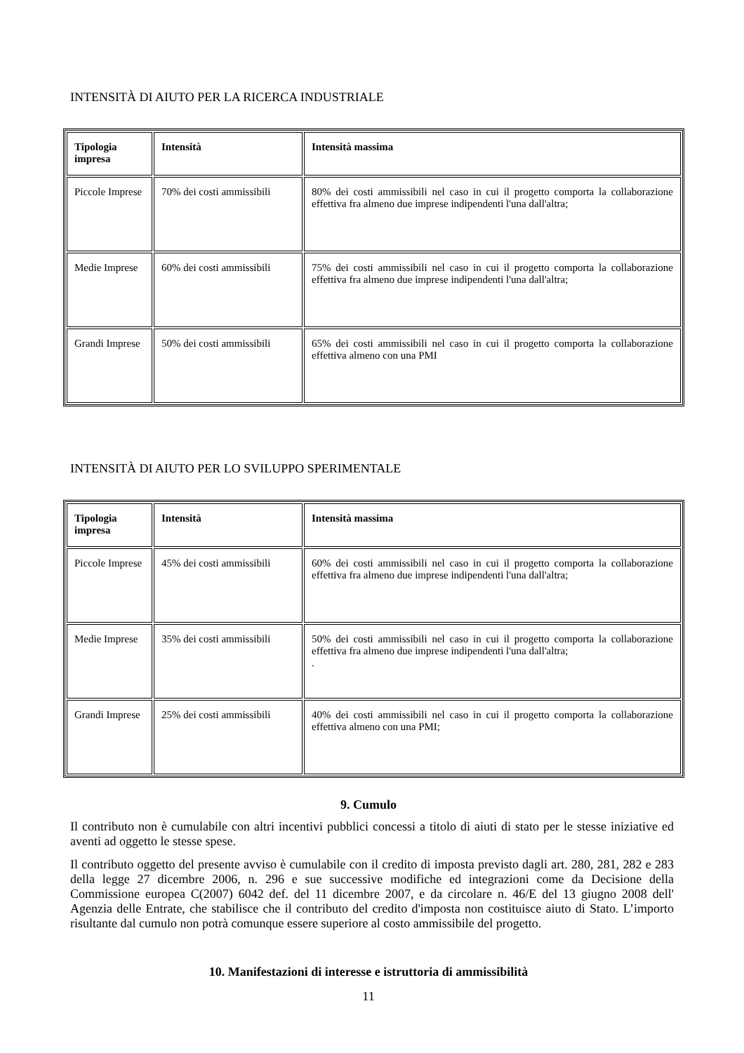INTENSITÀ DI AIUTO PER LA RICERCA INDUSTRIALE
| Tipologia impresa | Intensità | Intensità massima |
| --- | --- | --- |
| Piccole Imprese | 70% dei costi ammissibili | 80% dei costi ammissibili nel caso in cui il progetto comporta la collaborazione effettiva fra almeno due imprese indipendenti l'una dall'altra; |
| Medie Imprese | 60% dei costi ammissibili | 75% dei costi ammissibili nel caso in cui il progetto comporta la collaborazione effettiva fra almeno due imprese indipendenti l'una dall'altra; |
| Grandi Imprese | 50% dei costi ammissibili | 65% dei costi ammissibili nel caso in cui il progetto comporta la collaborazione effettiva almeno con una PMI |
INTENSITÀ DI AIUTO PER LO SVILUPPO SPERIMENTALE
| Tipologia impresa | Intensità | Intensità massima |
| --- | --- | --- |
| Piccole Imprese | 45% dei costi ammissibili | 60% dei costi ammissibili nel caso in cui il progetto comporta la collaborazione effettiva fra almeno due imprese indipendenti l'una dall'altra; |
| Medie Imprese | 35% dei costi ammissibili | 50% dei costi ammissibili nel caso in cui il progetto comporta la collaborazione effettiva fra almeno due imprese indipendenti l'una dall'altra; . |
| Grandi Imprese | 25% dei costi ammissibili | 40% dei costi ammissibili nel caso in cui il progetto comporta la collaborazione effettiva almeno con una PMI; |
9. Cumulo
Il contributo non è cumulabile con altri incentivi pubblici concessi a titolo di aiuti di stato per le stesse iniziative ed aventi ad oggetto le stesse spese.
Il contributo oggetto del presente avviso è cumulabile con il credito di imposta previsto dagli art. 280, 281, 282 e 283 della legge 27 dicembre 2006, n. 296 e sue successive modifiche ed integrazioni come da Decisione della Commissione europea C(2007) 6042 def. del 11 dicembre 2007, e da circolare n. 46/E del 13 giugno 2008 dell' Agenzia delle Entrate, che stabilisce che il contributo del credito d'imposta non costituisce aiuto di Stato. L’importo risultante dal cumulo non potrà comunque essere superiore al costo ammissibile del progetto.
10. Manifestazioni di interesse e istruttoria di ammissibilità
11